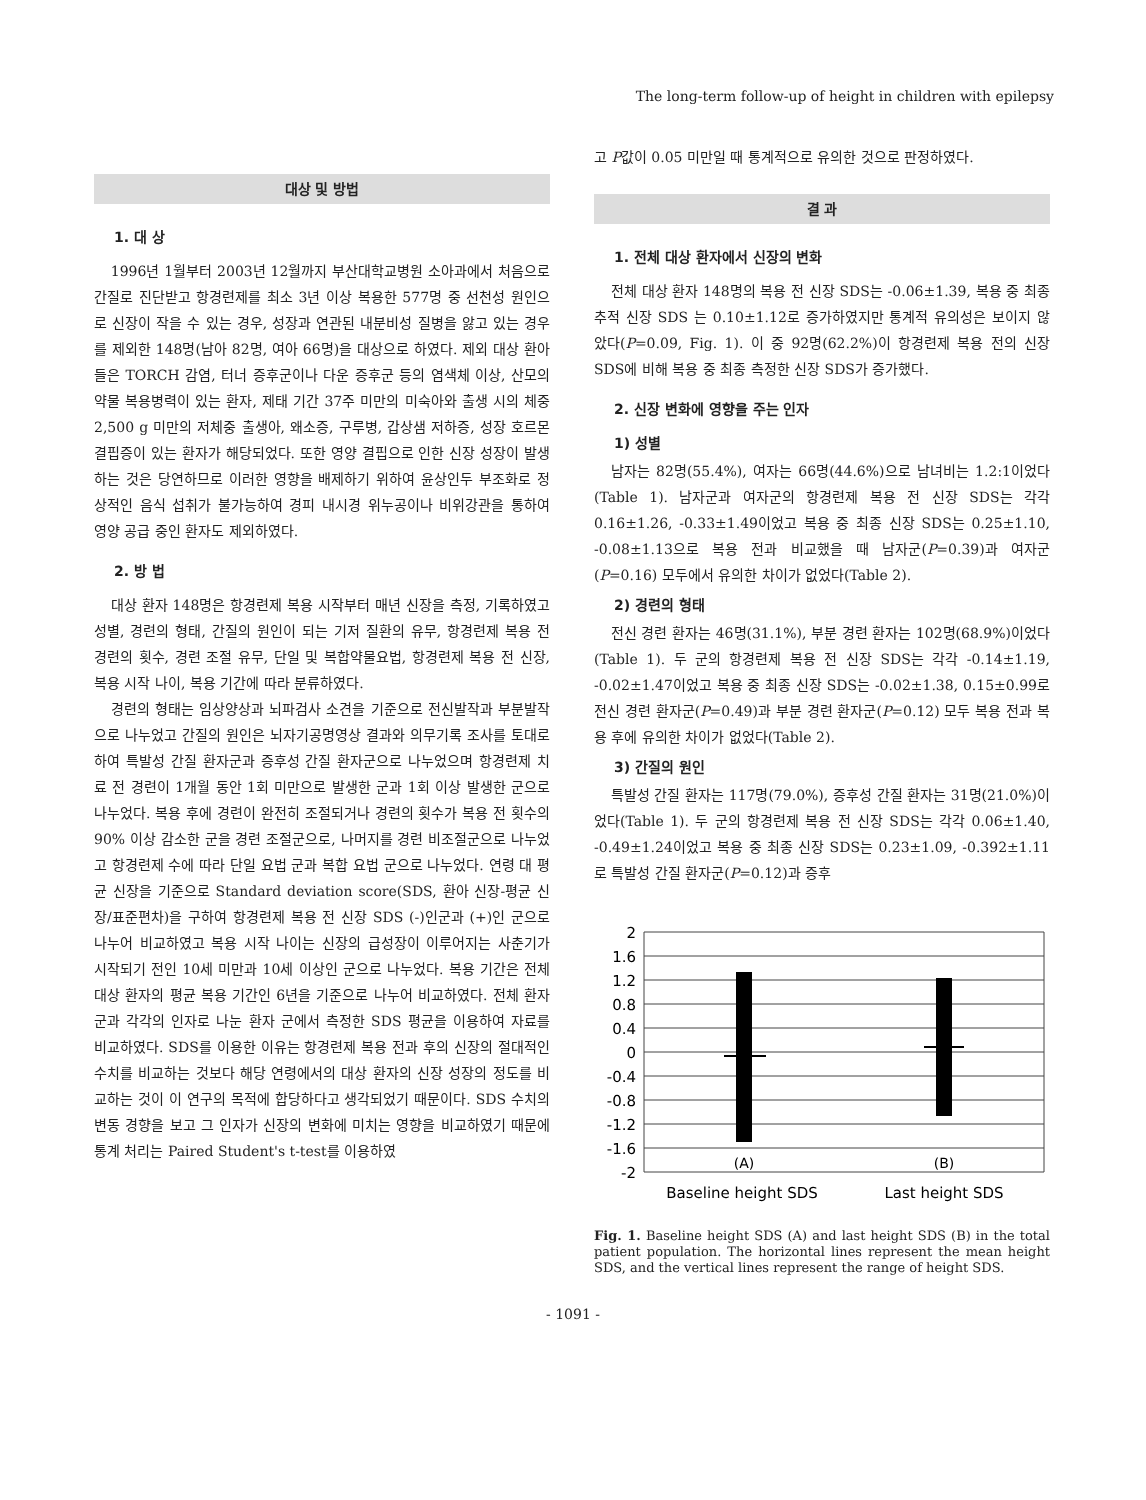The long-term follow-up of height in children with epilepsy
대상 및 방법
1. 대 상
1996년 1월부터 2003년 12월까지 부산대학교병원 소아과에서 처음으로 간질로 진단받고 항경련제를 최소 3년 이상 복용한 577명 중 선천성 원인으로 신장이 작을 수 있는 경우, 성장과 연관된 내분비성 질병을 앓고 있는 경우를 제외한 148명(남아 82명, 여아 66명)을 대상으로 하였다. 제외 대상 환아들은 TORCH 감염, 터너 증후군이나 다운 증후군 등의 염색체 이상, 산모의 약물 복용병력이 있는 환자, 제태 기간 37주 미만의 미숙아와 출생 시의 체중 2,500 g 미만의 저체중 출생아, 왜소증, 구루병, 갑상샘 저하증, 성장 호르몬결핍증이 있는 환자가 해당되었다. 또한 영양 결핍으로 인한 신장 성장이 발생하는 것은 당연하므로 이러한 영향을 배제하기 위하여 윤상인두 부조화로 정상적인 음식 섭취가 불가능하여 경피 내시경 위누공이나 비위강관을 통하여 영양 공급 중인 환자도 제외하였다.
2. 방 법
대상 환자 148명은 항경련제 복용 시작부터 매년 신장을 측정, 기록하였고 성별, 경련의 형태, 간질의 원인이 되는 기저 질환의 유무, 항경련제 복용 전 경련의 횟수, 경련 조절 유무, 단일 및 복합약물요법, 항경련제 복용 전 신장, 복용 시작 나이, 복용 기간에 따라 분류하였다.
경련의 형태는 임상양상과 뇌파검사 소견을 기준으로 전신발작과 부분발작으로 나누었고 간질의 원인은 뇌자기공명영상 결과와 의무기록 조사를 토대로 하여 특발성 간질 환자군과 증후성 간질 환자군으로 나누었으며 항경련제 치료 전 경련이 1개월 동안 1회 미만으로 발생한 군과 1회 이상 발생한 군으로 나누었다. 복용 후에 경련이 완전히 조절되거나 경련의 횟수가 복용 전 횟수의 90% 이상 감소한 군을 경련 조절군으로, 나머지를 경련 비조절군으로 나누었고 항경련제 수에 따라 단일 요법 군과 복합 요법 군으로 나누었다. 연령 대 평균 신장을 기준으로 Standard deviation score(SDS, 환아 신장-평균 신장/표준편차)을 구하여 항경련제 복용 전 신장 SDS (-)인군과 (+)인 군으로 나누어 비교하였고 복용 시작 나이는 신장의 급성장이 이루어지는 사춘기가 시작되기 전인 10세 미만과 10세 이상인 군으로 나누었다. 복용 기간은 전체 대상 환자의 평균 복용 기간인 6년을 기준으로 나누어 비교하였다. 전체 환자 군과 각각의 인자로 나눈 환자 군에서 측정한 SDS 평균을 이용하여 자료를 비교하였다. SDS를 이용한 이유는 항경련제 복용 전과 후의 신장의 절대적인 수치를 비교하는 것보다 해당 연령에서의 대상 환자의 신장 성장의 정도를 비교하는 것이 이 연구의 목적에 합당하다고 생각되었기 때문이다. SDS 수치의 변동 경향을 보고 그 인자가 신장의 변화에 미치는 영향을 비교하였기 때문에 통계 처리는 Paired Student's t-test를 이용하였
고 P값이 0.05 미만일 때 통계적으로 유의한 것으로 판정하였다.
결 과
1. 전체 대상 환자에서 신장의 변화
전체 대상 환자 148명의 복용 전 신장 SDS는 -0.06±1.39, 복용 중 최종 추적 신장 SDS 는 0.10±1.12로 증가하였지만 통계적 유의성은 보이지 않았다(P=0.09, Fig. 1). 이 중 92명(62.2%)이 항경련제 복용 전의 신장 SDS에 비해 복용 중 최종 측정한 신장 SDS가 증가했다.
2. 신장 변화에 영향을 주는 인자
1) 성별
남자는 82명(55.4%), 여자는 66명(44.6%)으로 남녀비는 1.2:1이었다(Table 1). 남자군과 여자군의 항경련제 복용 전 신장 SDS는 각각 0.16±1.26, -0.33±1.49이었고 복용 중 최종 신장 SDS는 0.25±1.10, -0.08±1.13으로 복용 전과 비교했을 때 남자군(P=0.39)과 여자군(P=0.16) 모두에서 유의한 차이가 없었다(Table 2).
2) 경련의 형태
전신 경련 환자는 46명(31.1%), 부분 경련 환자는 102명(68.9%)이었다(Table 1). 두 군의 항경련제 복용 전 신장 SDS는 각각 -0.14±1.19, -0.02±1.47이었고 복용 중 최종 신장 SDS는 -0.02±1.38, 0.15±0.99로 전신 경련 환자군(P=0.49)과 부분 경련 환자군(P=0.12) 모두 복용 전과 복용 후에 유의한 차이가 없었다(Table 2).
3) 간질의 원인
특발성 간질 환자는 117명(79.0%), 증후성 간질 환자는 31명(21.0%)이었다(Table 1). 두 군의 항경련제 복용 전 신장 SDS는 각각 0.06±1.40, -0.49±1.24이었고 복용 중 최종 신장 SDS는 0.23±1.09, -0.392±1.11로 특발성 간질 환자군(P=0.12)과 증후
2
1.6
1.2
0.8
0.4
0
-0.4
-0.8
-1.2
-1.6
-2
(A)
(B)
Baseline height SDS
Last height SDS
Fig. 1. Baseline height SDS (A) and last height SDS (B) in the total patient population. The horizontal lines represent the mean height SDS, and the vertical lines represent the range of height SDS.
- 1091 -